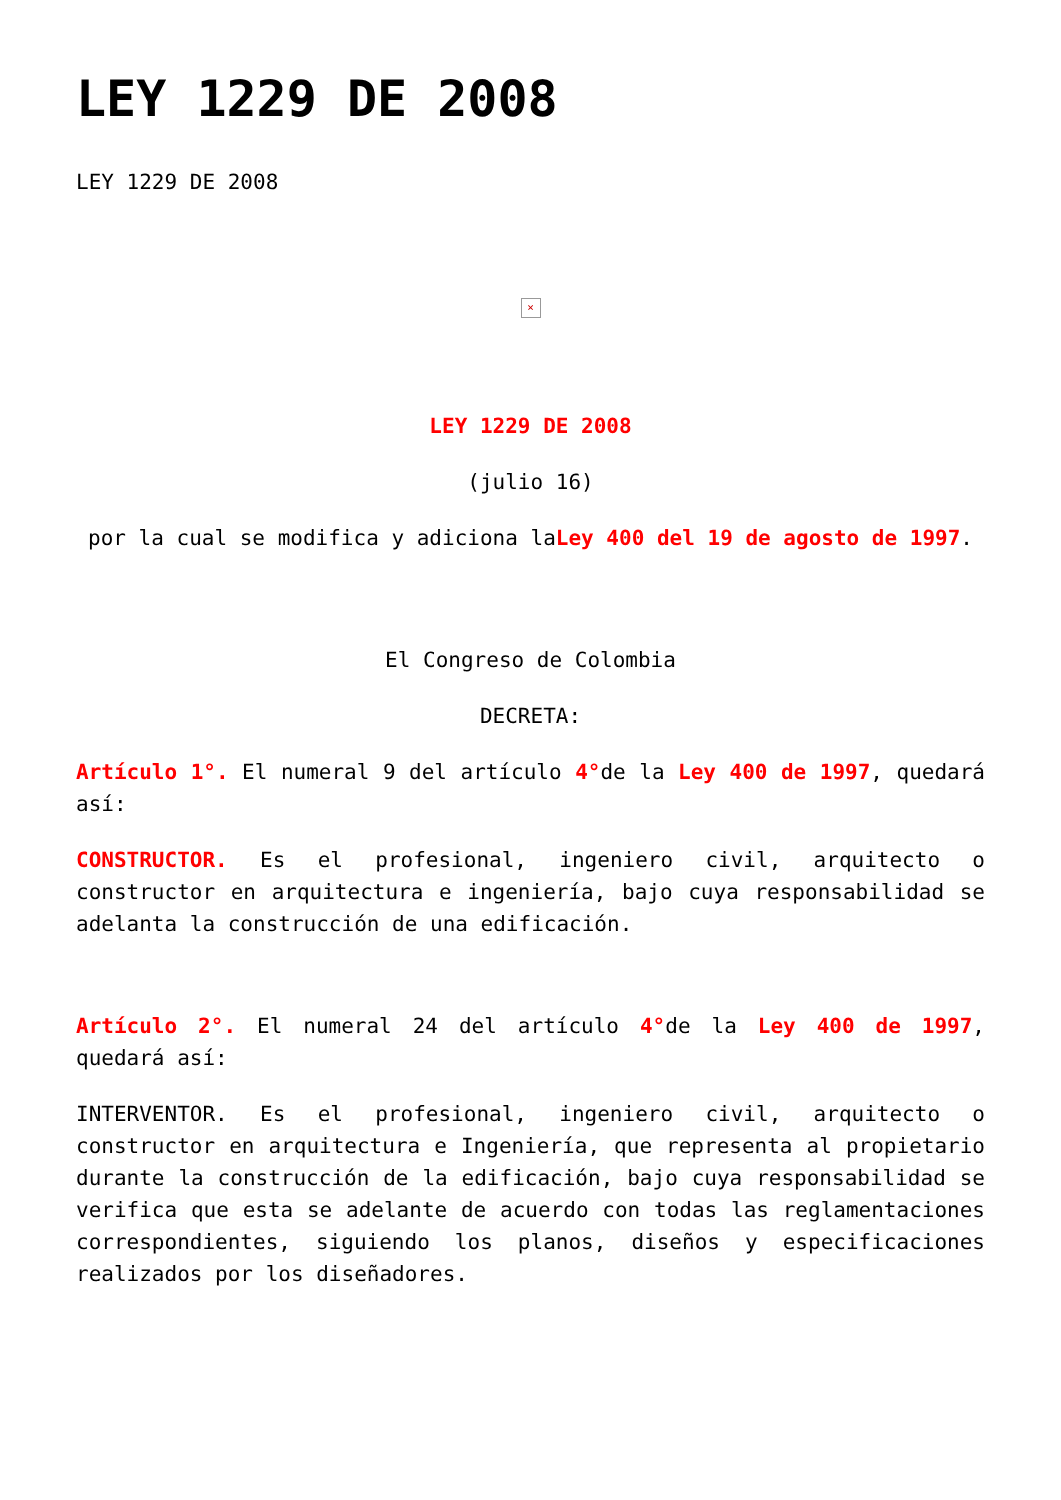LEY 1229 DE 2008
LEY 1229 DE 2008
×
LEY 1229 DE 2008
(julio 16)
por la cual se modifica y adiciona laLey 400 del 19 de agosto de 1997.
El Congreso de Colombia
DECRETA:
Artículo 1°. El numeral 9 del artículo 4°de la Ley 400 de 1997, quedará así:
CONSTRUCTOR. Es el profesional, ingeniero civil, arquitecto o constructor en arquitectura e ingeniería, bajo cuya responsabilidad se adelanta la construcción de una edificación.
Artículo 2°. El numeral 24 del artículo 4°de la Ley 400 de 1997, quedará así:
INTERVENTOR. Es el profesional, ingeniero civil, arquitecto o constructor en arquitectura e Ingeniería, que representa al propietario durante la construcción de la edificación, bajo cuya responsabilidad se verifica que esta se adelante de acuerdo con todas las reglamentaciones correspondientes, siguiendo los planos, diseños y especificaciones realizados por los diseñadores.